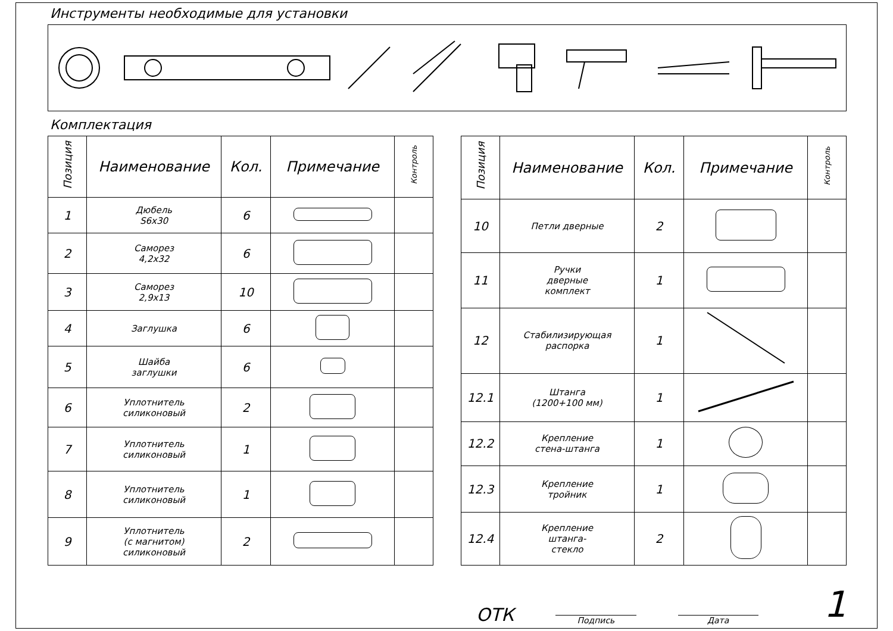Инструменты необходимые для установки
Комплектация
| Позиция | Наименование | Кол. | Примечание | Контроль |
| --- | --- | --- | --- | --- |
| 1 | Дюбель S6x30 | 6 | | |
| 2 | Саморез 4,2x32 | 6 | | |
| 3 | Саморез 2,9x13 | 10 | | |
| 4 | Заглушка | 6 | | |
| 5 | Шайба заглушки | 6 | | |
| 6 | Уплотнитель силиконовый | 2 | | |
| 7 | Уплотнитель силиконовый | 1 | | |
| 8 | Уплотнитель силиконовый | 1 | | |
| 9 | Уплотнитель (с магнитом) силиконовый | 2 | | |
| Позиция | Наименование | Кол. | Примечание | Контроль |
| --- | --- | --- | --- | --- |
| 10 | Петли дверные | 2 | | |
| 11 | Ручки дверные комплект | 1 | | |
| 12 | Стабилизирующая распорка | 1 | | |
| 12.1 | Штанга (1200+100 мм) | 1 | | |
| 12.2 | Крепление стена-штанга | 1 | | |
| 12.3 | Крепление тройник | 1 | | |
| 12.4 | Крепление штанга- стекло | 2 | | |
ОТК
Подпись
Дата
1